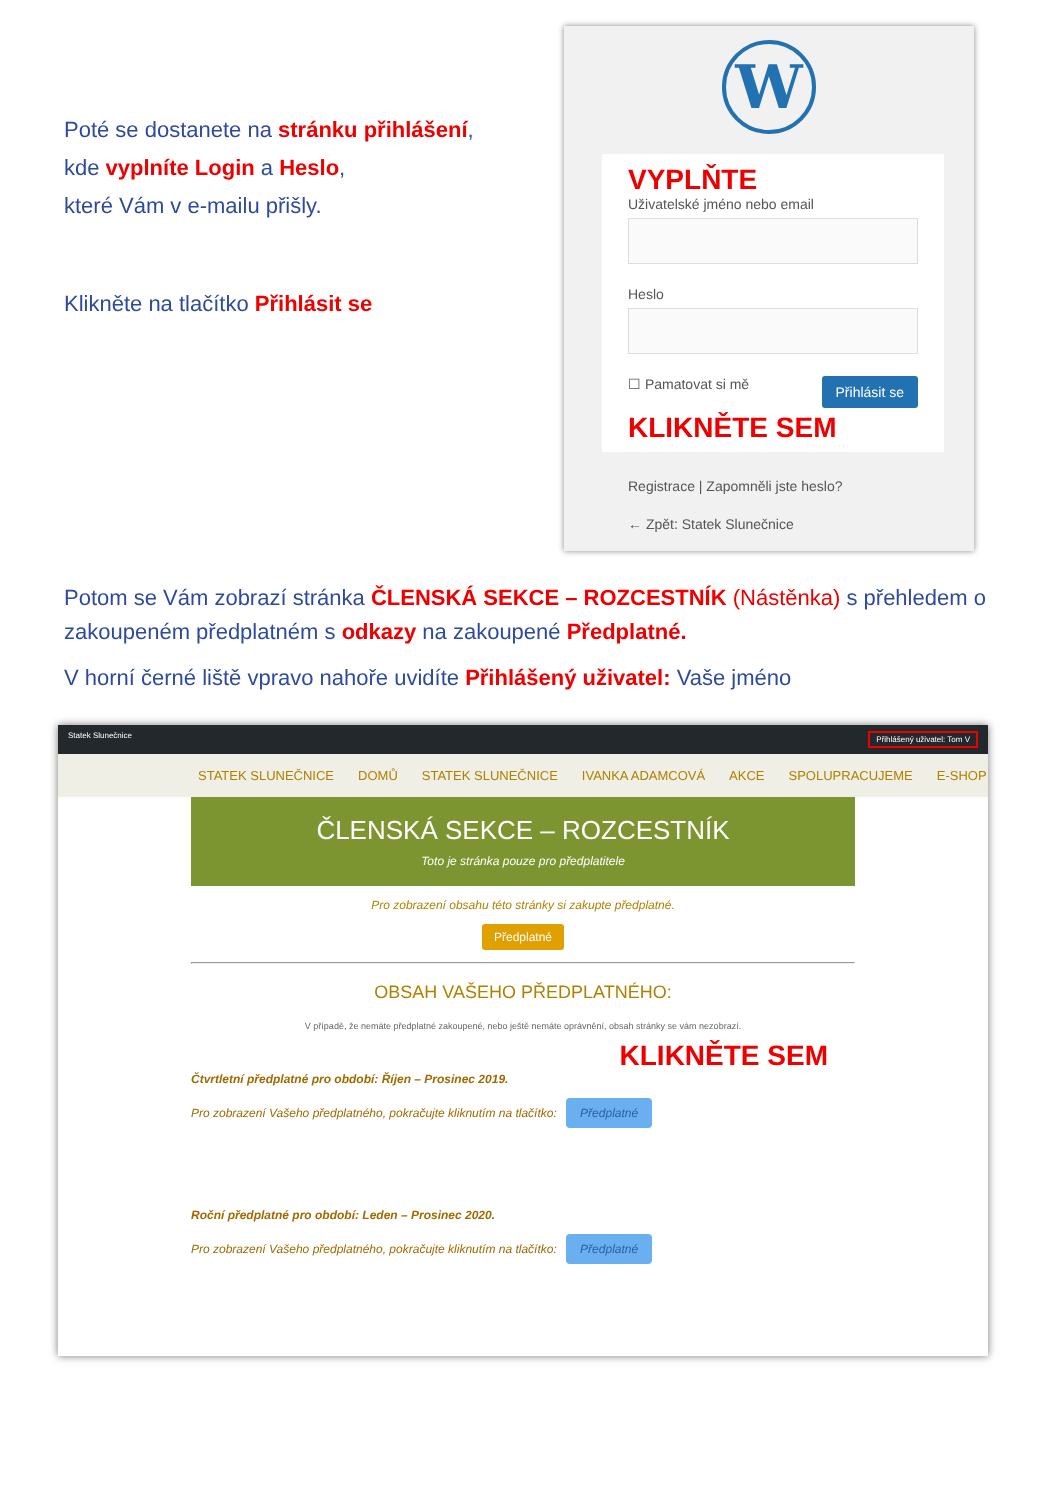Poté se dostanete na stránku přihlášení,
kde vyplníte Login a Heslo,
které Vám v e-mailu přišly.
Klikněte na tlačítko Přihlásit se
W
VYPLŇTE
Uživatelské jméno nebo email
Heslo
Přihlásit se ☐ Pamatovat si mě
KLIKNĚTE SEM
Registrace | Zapomněli jste heslo?
← Zpět: Statek Slunečnice
Potom se Vám zobrazí stránka ČLENSKÁ SEKCE – ROZCESTNÍK (Nástěnka) s přehledem o zakoupeném předplatném s odkazy na zakoupené Předplatné.
V horní černé liště vpravo nahoře uvidíte Přihlášený uživatel: Vaše jméno
Statek Slunečnice Přihlášený uživatel: Tom V
STATEK SLUNEČNICE DOMŮ STATEK SLUNEČNICE IVANKA ADAMCOVÁ AKCE SPOLUPRACUJEME E-SHOP
ČLENSKÁ SEKCE – ROZCESTNÍK
Toto je stránka pouze pro předplatitele
Pro zobrazení obsahu této stránky si zakupte předplatné.
Předplatné
OBSAH VAŠEHO PŘEDPLATNÉHO:
V případě, že nemáte předplatné zakoupené, nebo ještě nemáte oprávnění, obsah stránky se vám nezobrazí.
KLIKNĚTE SEM
Čtvrtletní předplatné pro období: Říjen – Prosinec 2019.
Pro zobrazení Vašeho předplatného, pokračujte kliknutím na tlačítko: Předplatné
Roční předplatné pro období: Leden – Prosinec 2020.
Pro zobrazení Vašeho předplatného, pokračujte kliknutím na tlačítko: Předplatné